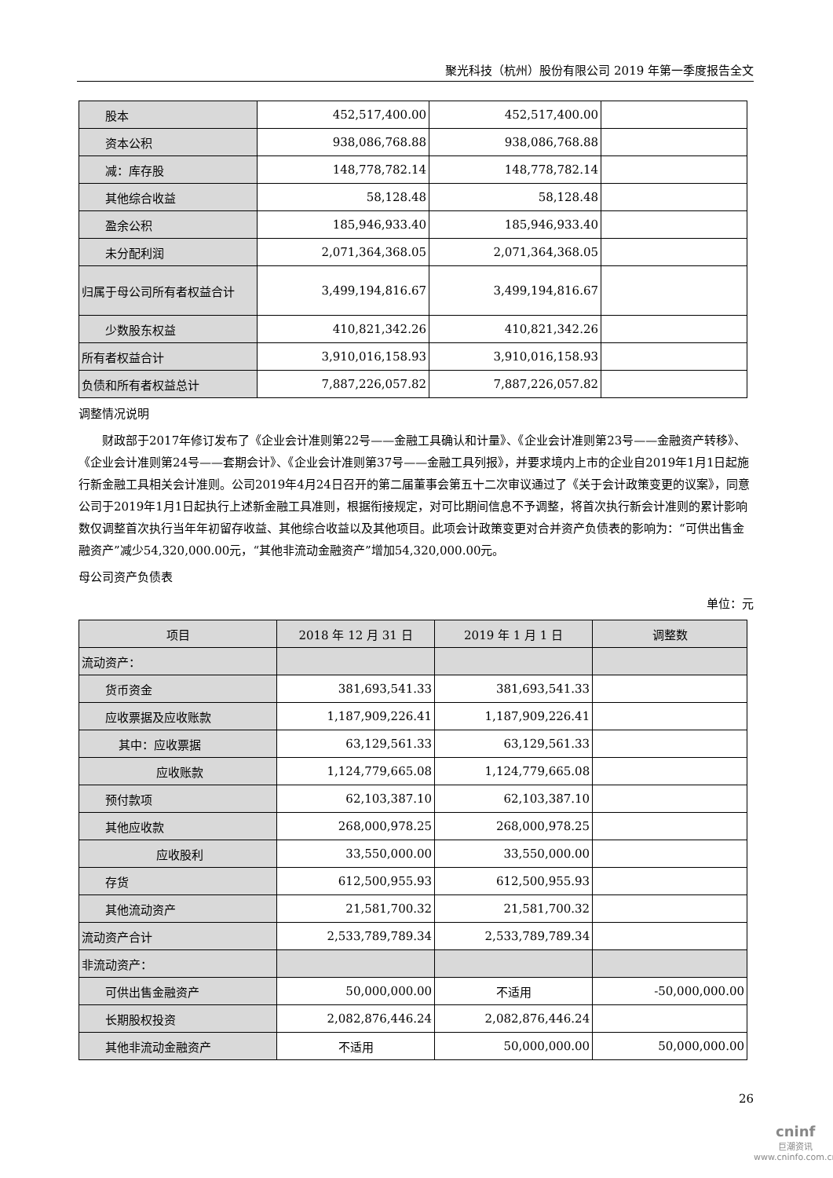聚光科技（杭州）股份有限公司 2019 年第一季度报告全文
| 股本 | 452,517,400.00 | 452,517,400.00 | |
| 资本公积 | 938,086,768.88 | 938,086,768.88 | |
| 减：库存股 | 148,778,782.14 | 148,778,782.14 | |
| 其他综合收益 | 58,128.48 | 58,128.48 | |
| 盈余公积 | 185,946,933.40 | 185,946,933.40 | |
| 未分配利润 | 2,071,364,368.05 | 2,071,364,368.05 | |
| 归属于母公司所有者权益合计 | 3,499,194,816.67 | 3,499,194,816.67 | |
| 少数股东权益 | 410,821,342.26 | 410,821,342.26 | |
| 所有者权益合计 | 3,910,016,158.93 | 3,910,016,158.93 | |
| 负债和所有者权益总计 | 7,887,226,057.82 | 7,887,226,057.82 | |
调整情况说明
财政部于2017年修订发布了《企业会计准则第22号——金融工具确认和计量》、《企业会计准则第23号——金融资产转移》、《企业会计准则第24号——套期会计》、《企业会计准则第37号——金融工具列报》，并要求境内上市的企业自2019年1月1日起施行新金融工具相关会计准则。公司2019年4月24日召开的第二届董事会第五十二次审议通过了《关于会计政策变更的议案》，同意公司于2019年1月1日起执行上述新金融工具准则，根据衔接规定，对可比期间信息不予调整，将首次执行新会计准则的累计影响数仅调整首次执行当年年初留存收益、其他综合收益以及其他项目。此项会计政策变更对合并资产负债表的影响为：“可供出售金融资产”减少54,320,000.00元，“其他非流动金融资产”增加54,320,000.00元。
母公司资产负债表
单位：元
| 项目 | 2018 年 12 月 31 日 | 2019 年 1 月 1 日 | 调整数 |
| --- | --- | --- | --- |
| 流动资产： | | | |
| 货币资金 | 381,693,541.33 | 381,693,541.33 | |
| 应收票据及应收账款 | 1,187,909,226.41 | 1,187,909,226.41 | |
| 其中：应收票据 | 63,129,561.33 | 63,129,561.33 | |
| 应收账款 | 1,124,779,665.08 | 1,124,779,665.08 | |
| 预付款项 | 62,103,387.10 | 62,103,387.10 | |
| 其他应收款 | 268,000,978.25 | 268,000,978.25 | |
| 应收股利 | 33,550,000.00 | 33,550,000.00 | |
| 存货 | 612,500,955.93 | 612,500,955.93 | |
| 其他流动资产 | 21,581,700.32 | 21,581,700.32 | |
| 流动资产合计 | 2,533,789,789.34 | 2,533,789,789.34 | |
| 非流动资产： | | | |
| 可供出售金融资产 | 50,000,000.00 | 不适用 | -50,000,000.00 |
| 长期股权投资 | 2,082,876,446.24 | 2,082,876,446.24 | |
| 其他非流动金融资产 | 不适用 | 50,000,000.00 | 50,000,000.00 |
26
cninf
巨潮资讯
www.cninfo.com.cn